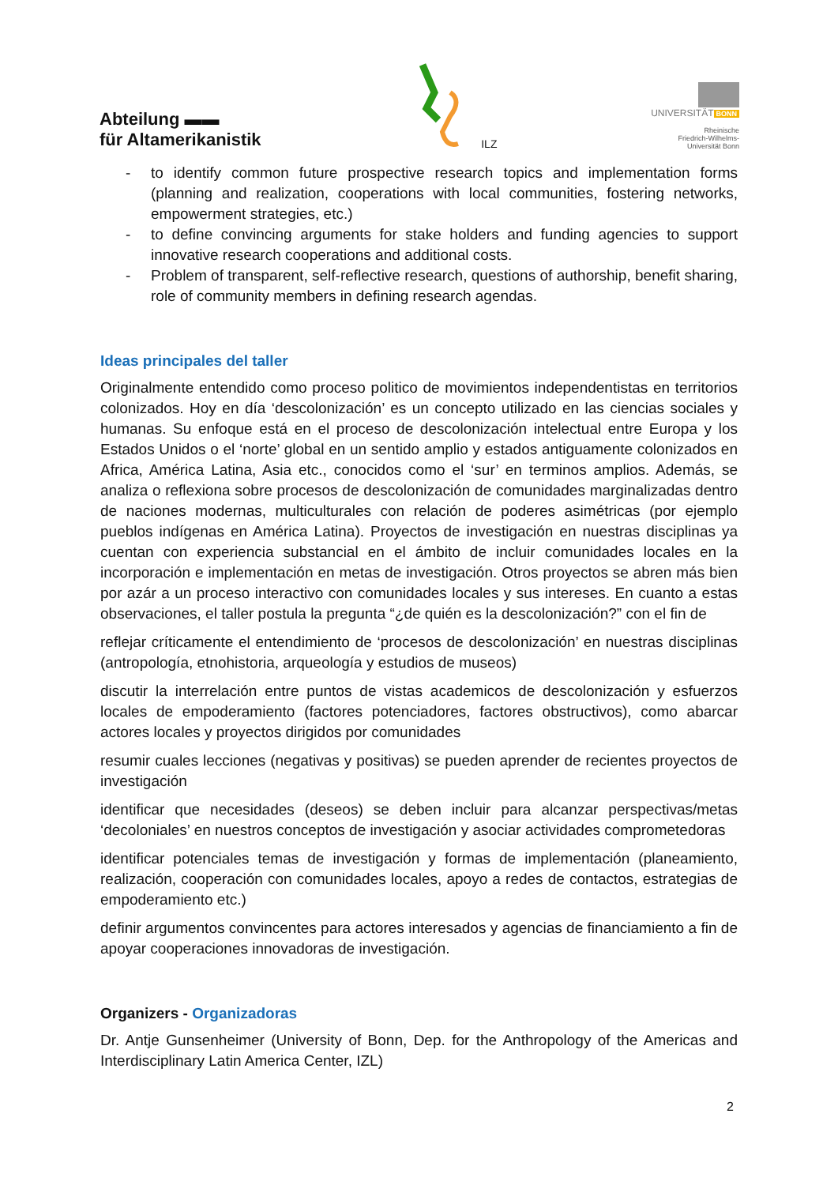Abteilung ▬▬
für Altamerikanistik
ILZ
UNIVERSITÄT BONN
Rheinische
Friedrich-Wilhelms-
Universität Bonn
- to identify common future prospective research topics and implementation forms (planning and realization, cooperations with local communities, fostering networks, empowerment strategies, etc.)
- to define convincing arguments for stake holders and funding agencies to support innovative research cooperations and additional costs.
- Problem of transparent, self-reflective research, questions of authorship, benefit sharing, role of community members in defining research agendas.
Ideas principales del taller
Originalmente entendido como proceso politico de movimientos independentistas en territorios colonizados. Hoy en día ‘descolonización’ es un concepto utilizado en las ciencias sociales y humanas. Su enfoque está en el proceso de descolonización intelectual entre Europa y los Estados Unidos o el ‘norte’ global en un sentido amplio y estados antiguamente colonizados en Africa, América Latina, Asia etc., conocidos como el ‘sur’ en terminos amplios. Además, se analiza o reflexiona sobre procesos de descolonización de comunidades marginalizadas dentro de naciones modernas, multiculturales con relación de poderes asimétricas (por ejemplo pueblos indígenas en América Latina). Proyectos de investigación en nuestras disciplinas ya cuentan con experiencia substancial en el ámbito de incluir comunidades locales en la incorporación e implementación en metas de investigación. Otros proyectos se abren más bien por azár a un proceso interactivo con comunidades locales y sus intereses. En cuanto a estas observaciones, el taller postula la pregunta “¿de quién es la descolonización?” con el fin de
reflejar críticamente el entendimiento de ‘procesos de descolonización’ en nuestras disciplinas (antropología, etnohistoria, arqueología y estudios de museos)
discutir la interrelación entre puntos de vistas academicos de descolonización y esfuerzos locales de empoderamiento (factores potenciadores, factores obstructivos), como abarcar actores locales y proyectos dirigidos por comunidades
resumir cuales lecciones (negativas y positivas) se pueden aprender de recientes proyectos de investigación
identificar que necesidades (deseos) se deben incluir para alcanzar perspectivas/metas ‘decoloniales’ en nuestros conceptos de investigación y asociar actividades comprometedoras
identificar potenciales temas de investigación y formas de implementación (planeamiento, realización, cooperación con comunidades locales, apoyo a redes de contactos, estrategias de empoderamiento etc.)
definir argumentos convincentes para actores interesados y agencias de financiamiento a fin de apoyar cooperaciones innovadoras de investigación.
Organizers - Organizadoras
Dr. Antje Gunsenheimer (University of Bonn, Dep. for the Anthropology of the Americas and Interdisciplinary Latin America Center, IZL)
2